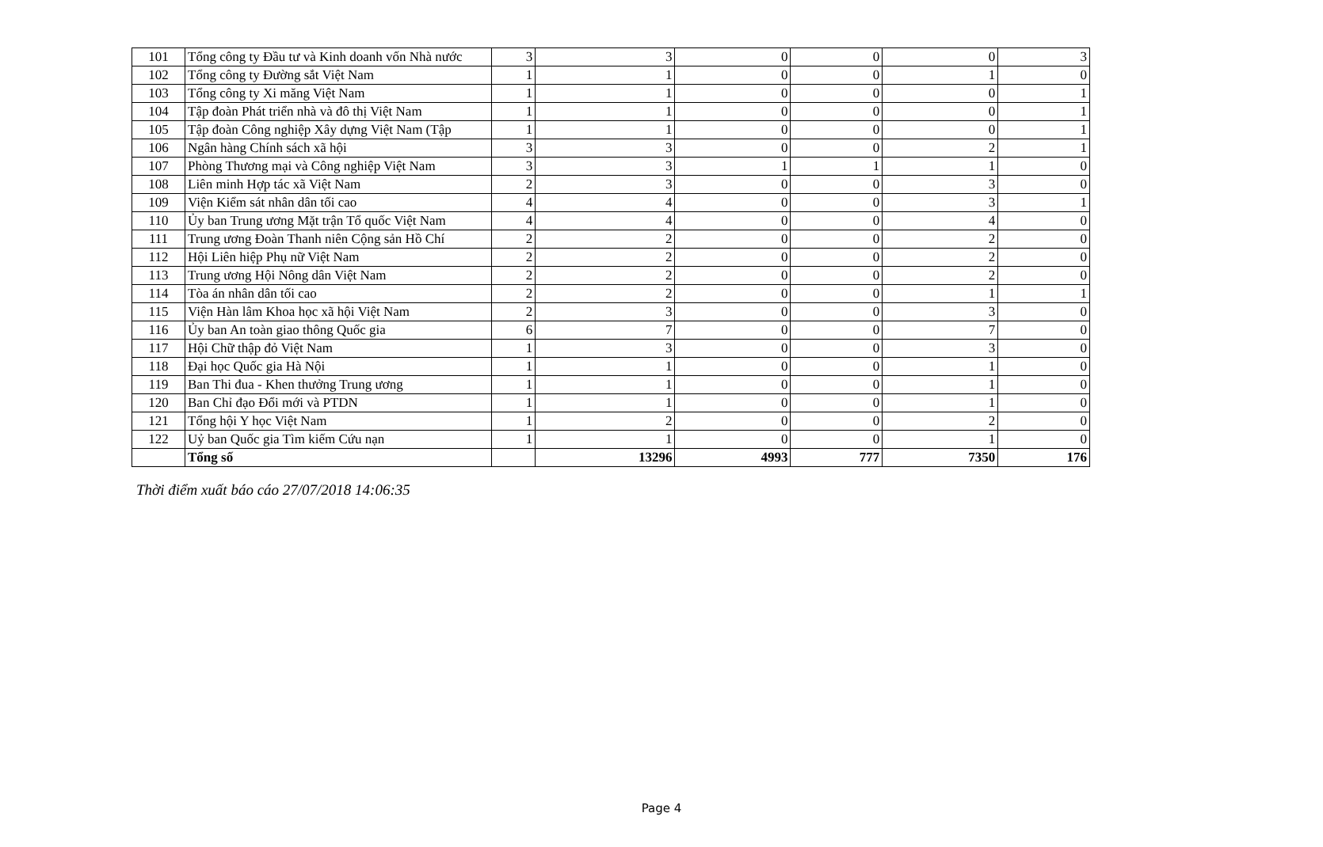| 101 | Tổng công ty Đầu tư và Kinh doanh vốn Nhà nước | 3 | 3 | 0 | 0 | 0 | 3 |
| 102 | Tổng công ty Đường sắt Việt Nam | 1 | 1 | 0 | 0 | 1 | 0 |
| 103 | Tổng công ty Xi măng Việt Nam | 1 | 1 | 0 | 0 | 0 | 1 |
| 104 | Tập đoàn Phát triển nhà và đô thị Việt Nam | 1 | 1 | 0 | 0 | 0 | 1 |
| 105 | Tập đoàn Công nghiệp Xây dựng Việt Nam (Tập | 1 | 1 | 0 | 0 | 0 | 1 |
| 106 | Ngân hàng Chính sách xã hội | 3 | 3 | 0 | 0 | 2 | 1 |
| 107 | Phòng Thương mại và Công nghiệp Việt Nam | 3 | 3 | 1 | 1 | 1 | 0 |
| 108 | Liên minh Hợp tác xã Việt Nam | 2 | 3 | 0 | 0 | 3 | 0 |
| 109 | Viện Kiểm sát nhân dân tối cao | 4 | 4 | 0 | 0 | 3 | 1 |
| 110 | Ủy ban Trung ương Mặt trận Tổ quốc Việt Nam | 4 | 4 | 0 | 0 | 4 | 0 |
| 111 | Trung ương Đoàn Thanh niên Cộng sản Hồ Chí | 2 | 2 | 0 | 0 | 2 | 0 |
| 112 | Hội Liên hiệp Phụ nữ Việt Nam | 2 | 2 | 0 | 0 | 2 | 0 |
| 113 | Trung ương Hội Nông dân Việt Nam | 2 | 2 | 0 | 0 | 2 | 0 |
| 114 | Tòa án nhân dân tối cao | 2 | 2 | 0 | 0 | 1 | 1 |
| 115 | Viện Hàn lâm Khoa học xã hội Việt Nam | 2 | 3 | 0 | 0 | 3 | 0 |
| 116 | Ủy ban An toàn giao thông Quốc gia | 6 | 7 | 0 | 0 | 7 | 0 |
| 117 | Hội Chữ thập đỏ Việt Nam | 1 | 3 | 0 | 0 | 3 | 0 |
| 118 | Đại học Quốc gia Hà Nội | 1 | 1 | 0 | 0 | 1 | 0 |
| 119 | Ban Thi đua - Khen thưởng Trung ương | 1 | 1 | 0 | 0 | 1 | 0 |
| 120 | Ban Chỉ đạo Đổi mới và PTDN | 1 | 1 | 0 | 0 | 1 | 0 |
| 121 | Tổng hội Y học Việt Nam | 1 | 2 | 0 | 0 | 2 | 0 |
| 122 | Uỷ ban Quốc gia Tìm kiếm Cứu nạn | 1 | 1 | 0 | 0 | 1 | 0 |
| | Tổng số | | 13296 | 4993 | 777 | 7350 | 176 |
Thời điểm xuất báo cáo 27/07/2018 14:06:35
Page 4